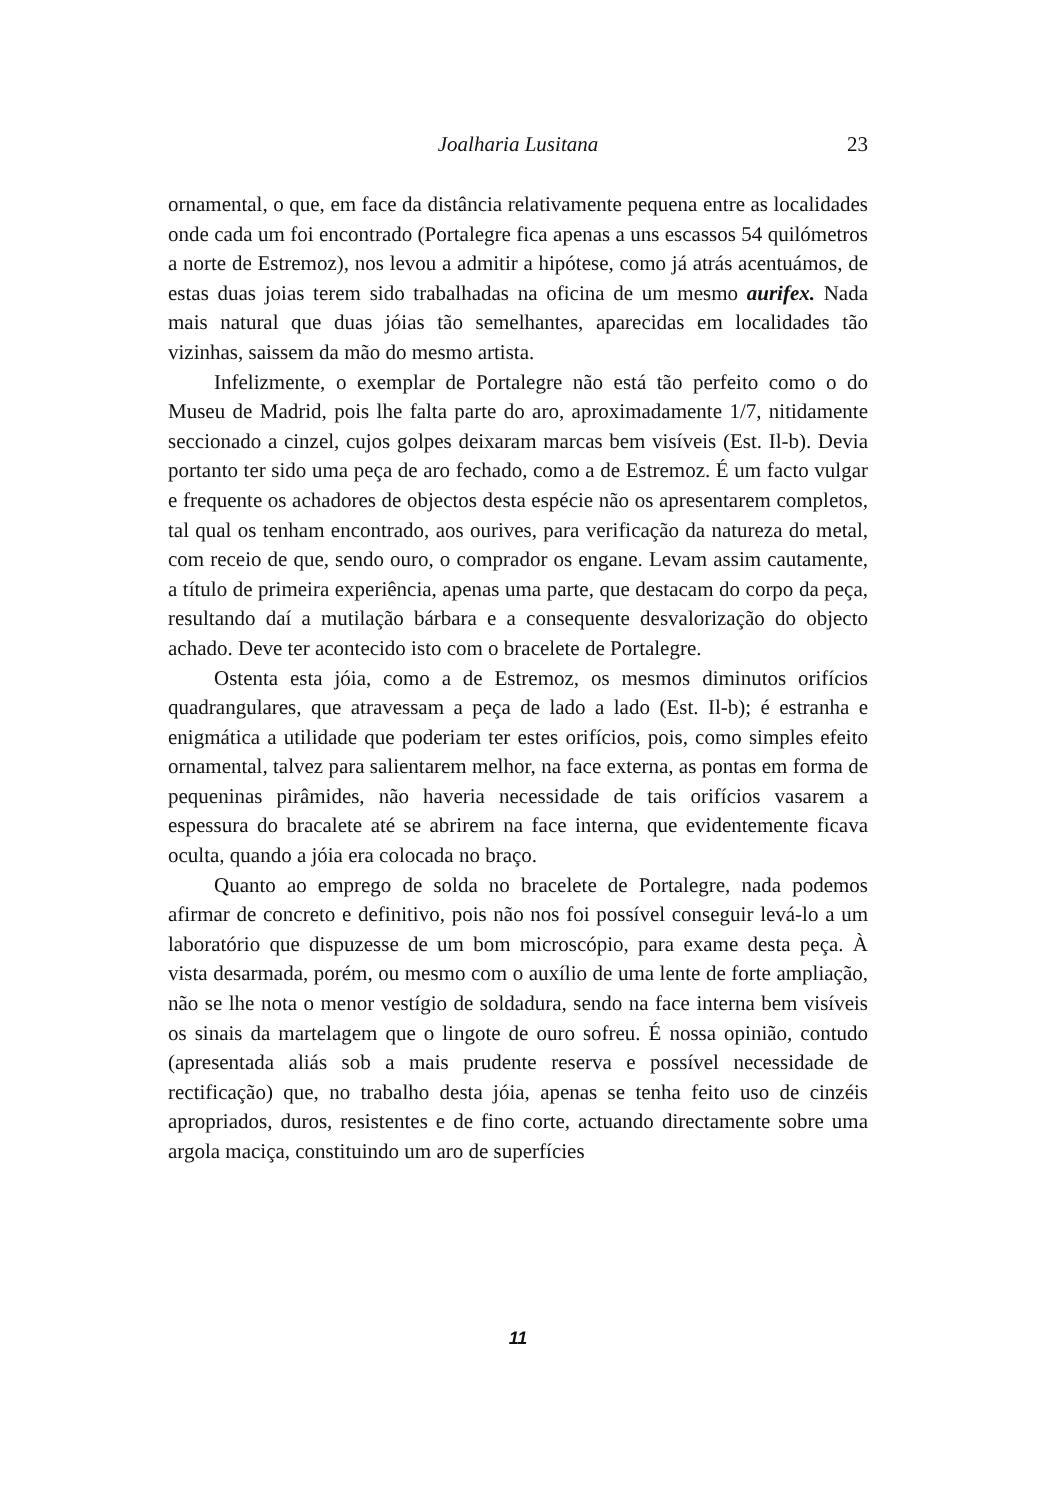Joalharia Lusitana 23
ornamental, o que, em face da distância relativamente pequena entre as localidades onde cada um foi encontrado (Portalegre fica apenas a uns escassos 54 quilómetros a norte de Estremoz), nos levou a admitir a hipótese, como já atrás acentuámos, de estas duas joias terem sido trabalhadas na oficina de um mesmo aurifex. Nada mais natural que duas jóias tão semelhantes, aparecidas em localidades tão vizinhas, saissem da mão do mesmo artista.
Infelizmente, o exemplar de Portalegre não está tão perfeito como o do Museu de Madrid, pois lhe falta parte do aro, aproximadamente 1/7, nitidamente seccionado a cinzel, cujos golpes deixaram marcas bem visíveis (Est. Il-b). Devia portanto ter sido uma peça de aro fechado, como a de Estremoz. É um facto vulgar e frequente os achadores de objectos desta espécie não os apresentarem completos, tal qual os tenham encontrado, aos ourives, para verificação da natureza do metal, com receio de que, sendo ouro, o comprador os engane. Levam assim cautamente, a título de primeira experiência, apenas uma parte, que destacam do corpo da peça, resultando daí a mutilação bárbara e a consequente desvalorização do objecto achado. Deve ter acontecido isto com o bracelete de Portalegre.
Ostenta esta jóia, como a de Estremoz, os mesmos diminutos orifícios quadrangulares, que atravessam a peça de lado a lado (Est. Il-b); é estranha e enigmática a utilidade que poderiam ter estes orifícios, pois, como simples efeito ornamental, talvez para salientarem melhor, na face externa, as pontas em forma de pequeninas pirâmides, não haveria necessidade de tais orifícios vasarem a espessura do bracalete até se abrirem na face interna, que evidentemente ficava oculta, quando a jóia era colocada no braço.
Quanto ao emprego de solda no bracelete de Portalegre, nada podemos afirmar de concreto e definitivo, pois não nos foi possível conseguir levá-lo a um laboratório que dispuzesse de um bom microscópio, para exame desta peça. À vista desarmada, porém, ou mesmo com o auxílio de uma lente de forte ampliação, não se lhe nota o menor vestígio de soldadura, sendo na face interna bem visíveis os sinais da martelagem que o lingote de ouro sofreu. É nossa opinião, contudo (apresentada aliás sob a mais prudente reserva e possível necessidade de rectificação) que, no trabalho desta jóia, apenas se tenha feito uso de cinzéis apropriados, duros, resistentes e de fino corte, actuando directamente sobre uma argola maciça, constituindo um aro de superfícies
11